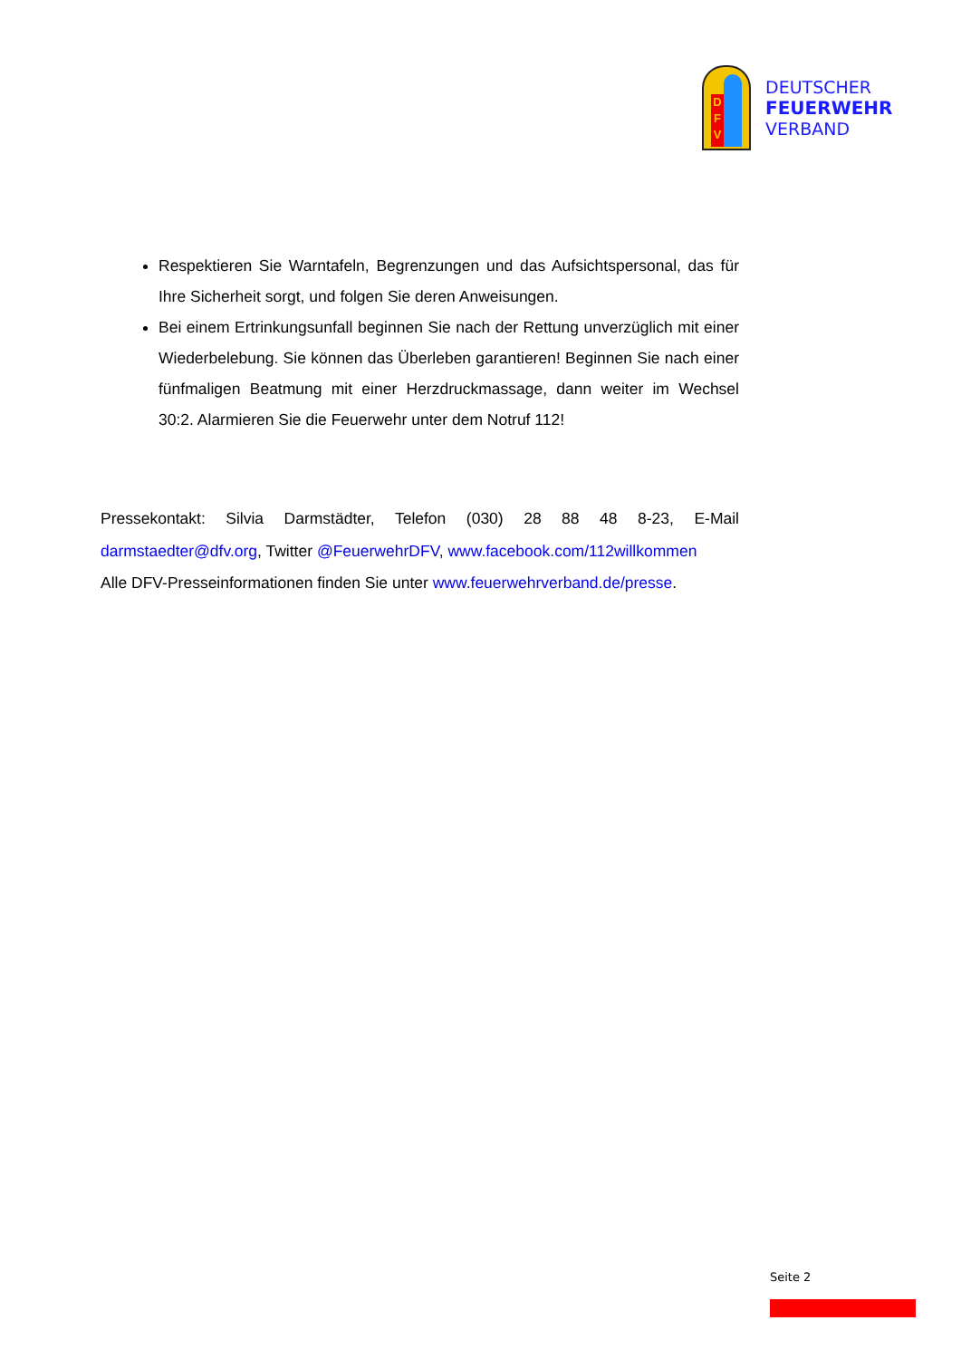D
F
V
DEUTSCHER
FEUERWEHR
VERBAND
Respektieren Sie Warntafeln, Begrenzungen und das Aufsichtspersonal, das für Ihre Sicherheit sorgt, und folgen Sie deren Anweisungen.
Bei einem Ertrinkungsunfall beginnen Sie nach der Rettung unverzüglich mit einer Wiederbelebung. Sie können das Überleben garantieren! Begin­nen Sie nach einer fünfmaligen Beatmung mit einer Herzdruckmassage, dann weiter im Wechsel 30:2. Alarmieren Sie die Feuerwehr unter dem Notruf 112!
Pressekontakt: Silvia Darmstädter, Telefon (030) 28 88 48 8-23, E-Mail darmstaedter@dfv.org, Twitter @FeuerwehrDFV, www.facebook.com/112willkommen
Alle DFV-Presseinformationen finden Sie unter www.feuerwehrverband.de/presse.
Seite 2